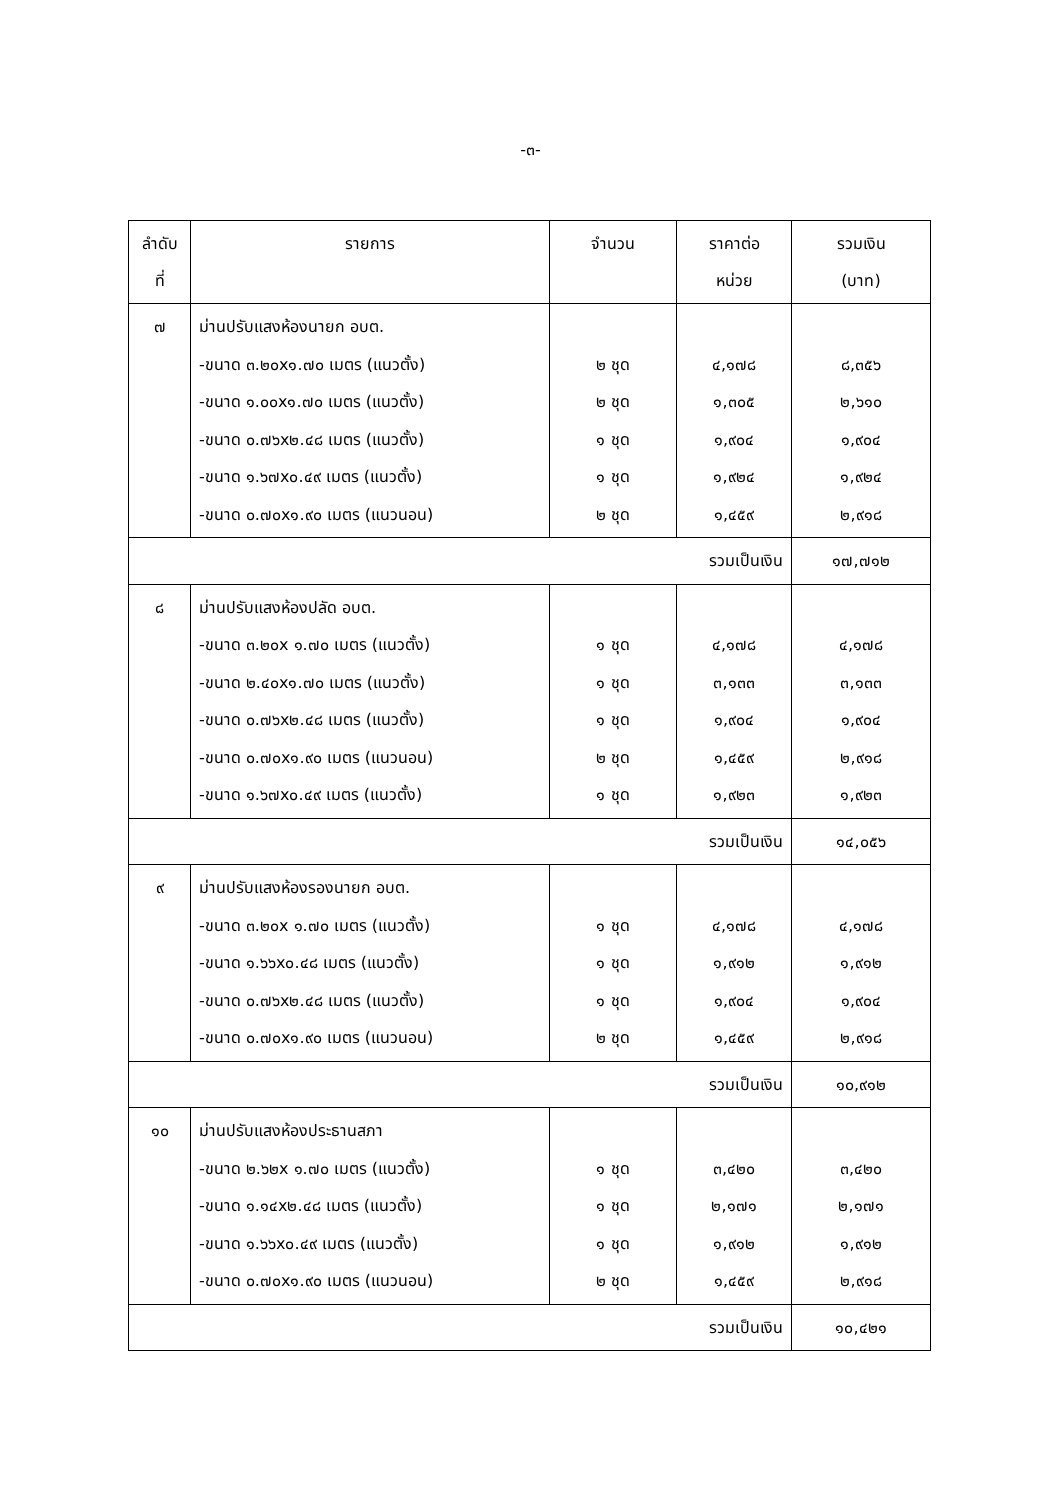-๓-
| ลำดับ ที่ | รายการ | จำนวน | ราคาต่อ หน่วย | รวมเงิน (บาท) |
| --- | --- | --- | --- | --- |
| ๗ | ม่านปรับแสงห้องนายก อบต. -ขนาด ๓.๒๐x๑.๗๐ เมตร (แนวตั้ง) -ขนาด ๑.๐๐x๑.๗๐ เมตร (แนวตั้ง) -ขนาด ๐.๗๖x๒.๔๘ เมตร (แนวตั้ง) -ขนาด ๑.๖๗x๐.๔๙ เมตร (แนวตั้ง) -ขนาด ๐.๗๐x๑.๙๐ เมตร (แนวนอน) | ๒ ชุด ๒ ชุด ๑ ชุด ๑ ชุด ๒ ชุด | ๔,๑๗๘ ๑,๓๐๕ ๑,๙๐๔ ๑,๙๒๔ ๑,๔๕๙ | ๘,๓๕๖ ๒,๖๑๐ ๑,๙๐๔ ๑,๙๒๔ ๒,๙๑๘ |
| รวมเป็นเงิน | | | | ๑๗,๗๑๒ |
| ๘ | ม่านปรับแสงห้องปลัด อบต. -ขนาด ๓.๒๐x ๑.๗๐ เมตร (แนวตั้ง) -ขนาด ๒.๔๐x๑.๗๐ เมตร (แนวตั้ง) -ขนาด ๐.๗๖x๒.๔๘ เมตร (แนวตั้ง) -ขนาด ๐.๗๐x๑.๙๐ เมตร (แนวนอน) -ขนาด ๑.๖๗x๐.๔๙ เมตร (แนวตั้ง) | ๑ ชุด ๑ ชุด ๑ ชุด ๒ ชุด ๑ ชุด | ๔,๑๗๘ ๓,๑๓๓ ๑,๙๐๔ ๑,๔๕๙ ๑,๙๒๓ | ๔,๑๗๘ ๓,๑๓๓ ๑,๙๐๔ ๒,๙๑๘ ๑,๙๒๓ |
| รวมเป็นเงิน | | | | ๑๔,๐๕๖ |
| ๙ | ม่านปรับแสงห้องรองนายก อบต. -ขนาด ๓.๒๐x ๑.๗๐ เมตร (แนวตั้ง) -ขนาด ๑.๖๖x๐.๔๘ เมตร (แนวตั้ง) -ขนาด ๐.๗๖x๒.๔๘ เมตร (แนวตั้ง) -ขนาด ๐.๗๐x๑.๙๐ เมตร (แนวนอน) | ๑ ชุด ๑ ชุด ๑ ชุด ๒ ชุด | ๔,๑๗๘ ๑,๙๑๒ ๑,๙๐๔ ๑,๔๕๙ | ๔,๑๗๘ ๑,๙๑๒ ๑,๙๐๔ ๒,๙๑๘ |
| รวมเป็นเงิน | | | | ๑๐,๙๑๒ |
| ๑๐ | ม่านปรับแสงห้องประธานสภา -ขนาด ๒.๖๒x ๑.๗๐ เมตร (แนวตั้ง) -ขนาด ๑.๑๔x๒.๔๘ เมตร (แนวตั้ง) -ขนาด ๑.๖๖x๐.๔๙ เมตร (แนวตั้ง) -ขนาด ๐.๗๐x๑.๙๐ เมตร (แนวนอน) | ๑ ชุด ๑ ชุด ๑ ชุด ๒ ชุด | ๓,๔๒๐ ๒,๑๗๑ ๑,๙๑๒ ๑,๔๕๙ | ๓,๔๒๐ ๒,๑๗๑ ๑,๙๑๒ ๒,๙๑๘ |
| รวมเป็นเงิน | | | | ๑๐,๔๒๑ |